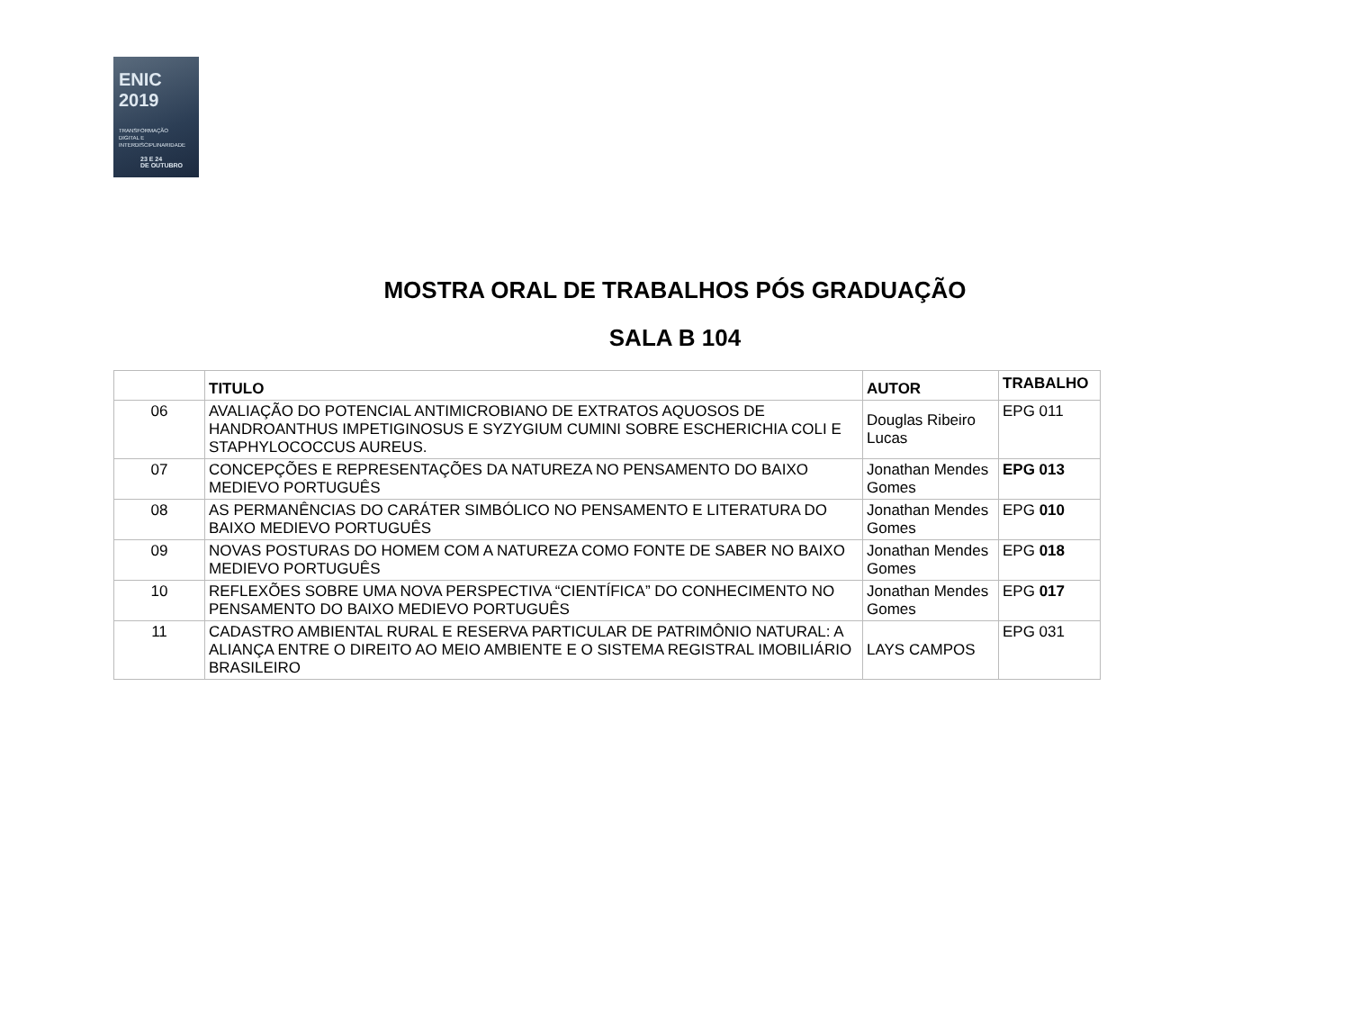ENIC 2019
TRANSFORMAÇÃO
DIGITAL E
INTERDISCIPLINARIDADE
23 E 24
DE OUTUBRO
MOSTRA ORAL DE TRABALHOS PÓS GRADUAÇÃO
SALA B 104
| | TITULO | AUTOR | TRABALHO |
| --- | --- | --- | --- |
| 06 | AVALIAÇÃO DO POTENCIAL ANTIMICROBIANO DE EXTRATOS AQUOSOS DE HANDROANTHUS IMPETIGINOSUS E SYZYGIUM CUMINI SOBRE ESCHERICHIA COLI E STAPHYLOCOCCUS AUREUS. | Douglas Ribeiro Lucas | EPG 011 |
| 07 | CONCEPÇÕES E REPRESENTAÇÕES DA NATUREZA NO PENSAMENTO DO BAIXO MEDIEVO PORTUGUÊS | Jonathan Mendes Gomes | EPG 013 |
| 08 | AS PERMANÊNCIAS DO CARÁTER SIMBÓLICO NO PENSAMENTO E LITERATURA DO BAIXO MEDIEVO PORTUGUÊS | Jonathan Mendes Gomes | EPG 010 |
| 09 | NOVAS POSTURAS DO HOMEM COM A NATUREZA COMO FONTE DE SABER NO BAIXO MEDIEVO PORTUGUÊS | Jonathan Mendes Gomes | EPG 018 |
| 10 | REFLEXÕES SOBRE UMA NOVA PERSPECTIVA “CIENTÍFICA” DO CONHECIMENTO NO PENSAMENTO DO BAIXO MEDIEVO PORTUGUÊS | Jonathan Mendes Gomes | EPG 017 |
| 11 | CADASTRO AMBIENTAL RURAL E RESERVA PARTICULAR DE PATRIMÔNIO NATURAL: A ALIANÇA ENTRE O DIREITO AO MEIO AMBIENTE E O SISTEMA REGISTRAL IMOBILIÁRIO BRASILEIRO | LAYS CAMPOS | EPG 031 |